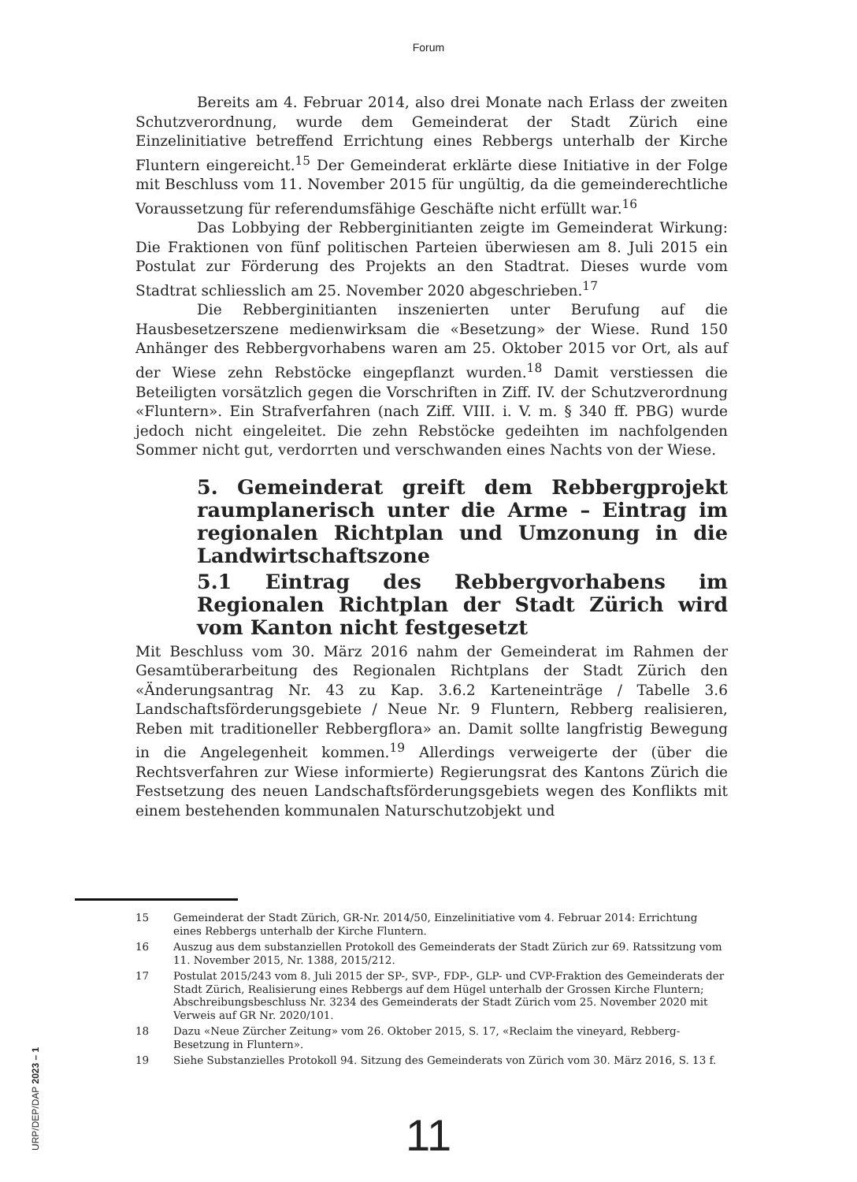Forum
Bereits am 4. Februar 2014, also drei Monate nach Erlass der zweiten Schutzverordnung, wurde dem Gemeinderat der Stadt Zürich eine Einzelinitiative betreffend Errichtung eines Rebbergs unterhalb der Kirche Fluntern eingereicht.<sup>15</sup> Der Gemeinderat erklärte diese Initiative in der Folge mit Beschluss vom 11. November 2015 für ungültig, da die gemeinderechtliche Voraussetzung für referendumsfähige Geschäfte nicht erfüllt war.<sup>16</sup>
Das Lobbying der Rebberginitianten zeigte im Gemeinderat Wirkung: Die Fraktionen von fünf politischen Parteien überwiesen am 8. Juli 2015 ein Postulat zur Förderung des Projekts an den Stadtrat. Dieses wurde vom Stadtrat schliesslich am 25. November 2020 abgeschrieben.<sup>17</sup>
Die Rebberginitianten inszenierten unter Berufung auf die Hausbesetzerszene medienwirksam die «Besetzung» der Wiese. Rund 150 Anhänger des Rebbergvorhabens waren am 25. Oktober 2015 vor Ort, als auf der Wiese zehn Rebstöcke eingepflanzt wurden.<sup>18</sup> Damit verstiessen die Beteiligten vorsätzlich gegen die Vorschriften in Ziff. IV. der Schutzverordnung «Fluntern». Ein Strafverfahren (nach Ziff. VIII. i. V. m. § 340 ff. PBG) wurde jedoch nicht eingeleitet. Die zehn Rebstöcke gedeihten im nachfolgenden Sommer nicht gut, verdorrten und verschwanden eines Nachts von der Wiese.
5. Gemeinderat greift dem Rebbergprojekt raumplanerisch unter die Arme – Eintrag im regionalen Richtplan und Umzonung in die Landwirtschaftszone
5.1 Eintrag des Rebbergvorhabens im Regionalen Richtplan der Stadt Zürich wird vom Kanton nicht festgesetzt
Mit Beschluss vom 30. März 2016 nahm der Gemeinderat im Rahmen der Gesamtüberarbeitung des Regionalen Richtplans der Stadt Zürich den «Änderungsantrag Nr. 43 zu Kap. 3.6.2 Karteneinträge / Tabelle 3.6 Landschaftsförderungsgebiete / Neue Nr. 9 Fluntern, Rebberg realisieren, Reben mit traditioneller Rebbergflora» an. Damit sollte langfristig Bewegung in die Angelegenheit kommen.<sup>19</sup> Allerdings verweigerte der (über die Rechtsverfahren zur Wiese informierte) Regierungsrat des Kantons Zürich die Festsetzung des neuen Landschaftsförderungsgebiets wegen des Konflikts mit einem bestehenden kommunalen Naturschutzobjekt und
15 Gemeinderat der Stadt Zürich, GR-Nr. 2014/50, Einzelinitiative vom 4. Februar 2014: Errichtung eines Rebbergs unterhalb der Kirche Fluntern.
16 Auszug aus dem substanziellen Protokoll des Gemeinderats der Stadt Zürich zur 69. Ratssitzung vom 11. November 2015, Nr. 1388, 2015/212.
17 Postulat 2015/243 vom 8. Juli 2015 der SP-, SVP-, FDP-, GLP- und CVP-Fraktion des Gemeinderats der Stadt Zürich, Realisierung eines Rebbergs auf dem Hügel unterhalb der Grossen Kirche Fluntern; Abschreibungsbeschluss Nr. 3234 des Gemeinderats der Stadt Zürich vom 25. November 2020 mit Verweis auf GR Nr. 2020/101.
18 Dazu «Neue Zürcher Zeitung» vom 26. Oktober 2015, S. 17, «Reclaim the vineyard, Rebberg-Besetzung in Fluntern».
19 Siehe Substanzielles Protokoll 94. Sitzung des Gemeinderats von Zürich vom 30. März 2016, S. 13 f.
URP/DEP/DAP 2023 – 1
11